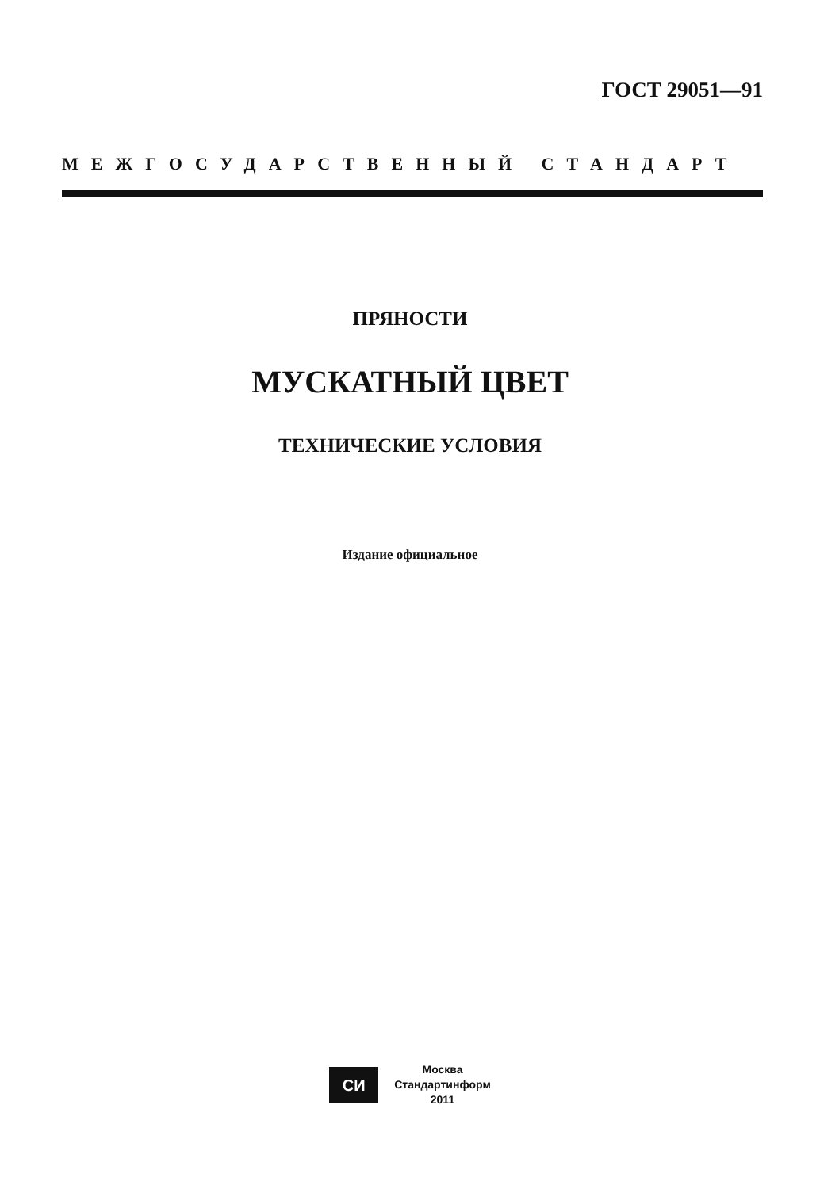ГОСТ 29051—91
МЕЖГОСУДАРСТВЕННЫЙ СТАНДАРТ
ПРЯНОСТИ
МУСКАТНЫЙ ЦВЕТ
ТЕХНИЧЕСКИЕ УСЛОВИЯ
Издание официальное
СИ Москва
Стандартинформ
2011